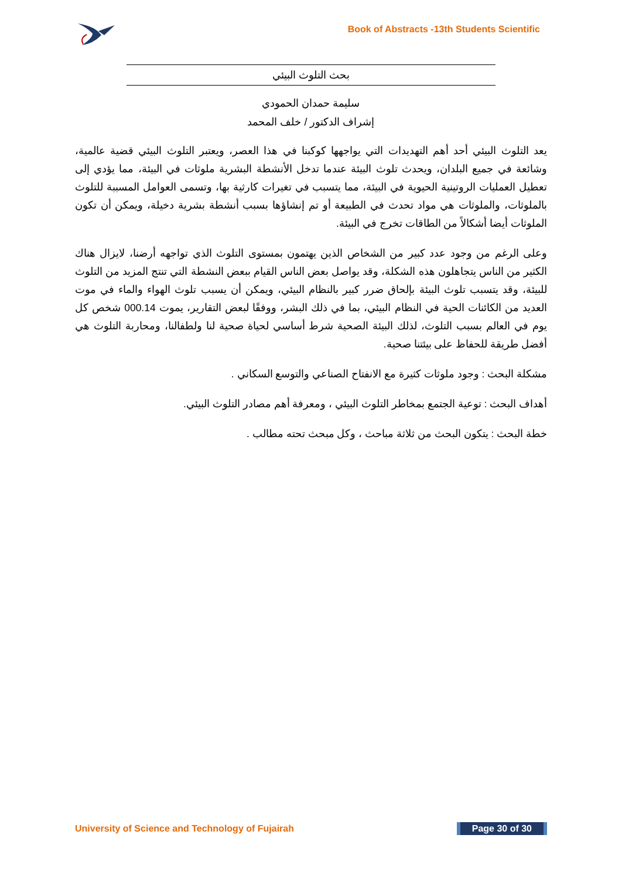Book of Abstracts -13th Students Scientific
بحث التلوث البيئي
سليمة حمدان الحمودي
إشراف الدكتور / خلف المحمد
يعد التلوث البيئي أحد أهم التهديدات التي يواجهها كوكبنا في هذا العصر، ويعتبر التلوث البيئي قضية عالمية، وشائعة في جميع البلدان، ويحدث تلوث البيئة عندما تدخل الأنشطة البشرية ملوثات في البيئة، مما يؤدي إلى تعطيل العمليات الروتينية الحيوية في البيئة، مما يتسبب في تغيرات كارثية بها، وتسمى العوامل المسببة للتلوث بالملوثات، والملوثات هي مواد تحدث في الطبيعة أو تم إنشاؤها بسبب أنشطة بشرية دخيلة، ويمكن أن تكون الملوثات أيضا أشكالاً من الطاقات تخرج في البيئة.
وعلى الرغم من وجود عدد كبير من الشخاص الذين يهتمون بمستوى التلوث الذي تواجهه أرضنا، لايزال هناك الكثير من الناس يتجاهلون هذه الشكلة، وقد يواصل بعض الناس القيام ببعض النشطة التي تنتج المزيد من التلوث للبيئة، وقد يتسبب تلوث البيئة بإلحاق ضرر كبير بالنظام البيئي، ويمكن أن يسبب تلوث الهواء والماء في موت العديد من الكائنات الحية في النظام البيئي، بما في ذلك البشر، ووفقًا لبعض التقارير، يموت 000.14 شخص كل يوم في العالم بسبب التلوث، لذلك البيئة الصحية شرط أساسي لحياة صحية لنا ولطفالنا، ومحاربة التلوث هي أفضل طريقة للحفاظ على بيئتنا صحية.
مشكلة البحث : وجود ملوثات كثيرة مع الانفتاح الصناعي والتوسع السكاني .
أهداف البحث : توعية الجتمع بمخاطر التلوث البيئي ، ومعرفة أهم مصادر التلوث البيئي.
خطة البحث : يتكون البحث من ثلاثة مباحث ، وكل مبحث تحته مطالب .
University of Science and Technology of Fujairah
Page 30 of 30